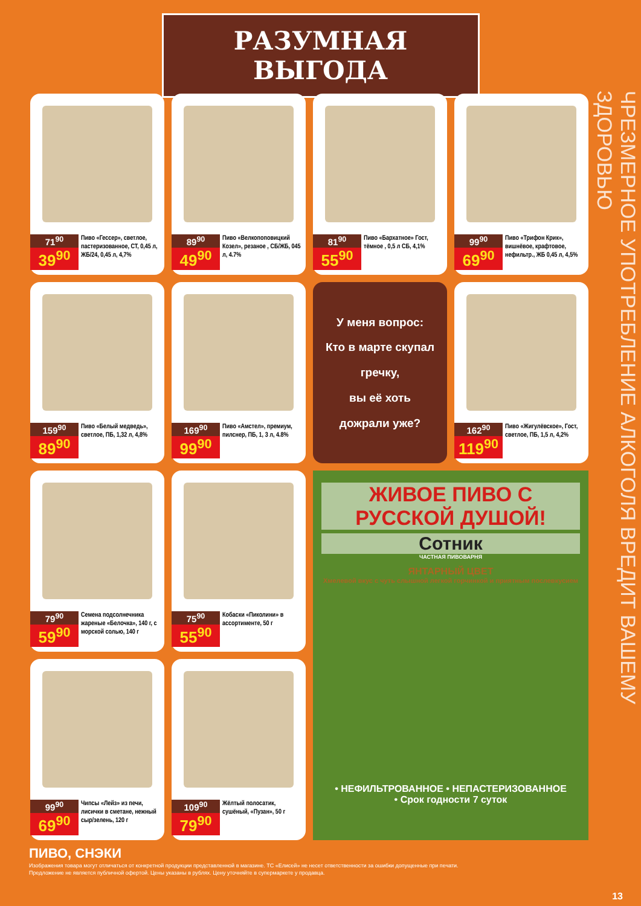РАЗУМНАЯ ВЫГОДА
71<sup>90</sup>
39<sup>90</sup>
Пиво «Гессер», светлое, пастеризованное, СТ, 0,45 л, ЖБ/24, 0,45 л, 4,7%
89<sup>90</sup>
49<sup>90</sup>
Пиво «Велкопоповицкий Козел», резаное , СБ/ЖБ, 045 л, 4.7%
81<sup>90</sup>
55<sup>90</sup>
Пиво «Бархатное» Гост, тёмное , 0,5 л СБ, 4,1%
99<sup>90</sup>
69<sup>90</sup>
Пиво «Трифон Крик», вишнёвое, крафтовое, нефильтр., ЖБ 0,45 л, 4,5%
159<sup>90</sup>
89<sup>90</sup>
Пиво «Белый медведь», светлое, ПБ, 1,32 л, 4,8%
169<sup>90</sup>
99<sup>90</sup>
Пиво «Амстел», премиум, пилснер, ПБ, 1, 3 л, 4.8%
У меня вопрос:
Кто в марте скупал
гречку,
вы её хоть
дожрали уже?
162<sup>90</sup>
119<sup>90</sup>
Пиво «Жигулёвское», Гост, светлое, ПБ, 1,5 л, 4,2%
79<sup>90</sup>
59<sup>90</sup>
Семена подсолнечника жареные «Белочка», 140 г, с морской солью, 140 г
75<sup>90</sup>
55<sup>90</sup>
Кобаски «Пиколини» в ассортименте, 50 г
ЖИВОЕ ПИВО С РУССКОЙ ДУШОЙ!
Сотник
ЧАСТНАЯ ПИВОВАРНЯ
ЯНТАРНЫЙ ЦВЕТ
Хмелевой вкус с чуть слышной легкой горчинкой и приятным послевкусием
• НЕФИЛЬТРОВАННОЕ • НЕПАСТЕРИЗОВАННОЕ
• Срок годности 7 суток
99<sup>90</sup>
69<sup>90</sup>
Чипсы «Лейз» из печи, лисички в сметане, нежный сыр/зелень, 120 г
109<sup>90</sup>
79<sup>90</sup>
Жёлтый полосатик, сушёный, «Пузан», 50 г
ЧРЕЗМЕРНОЕ УПОТРЕБЛЕНИЕ АЛКОГОЛЯ ВРЕДИТ ВАШЕМУ ЗДОРОВЬЮ
ПИВО, СНЭКИ
Изображения товара могут отличаться от конкретной продукции представленной в магазине. ТС «Елисей» не несет ответственности за ошибки допущенные при печати.
Предложение не является публичной офертой. Цены указаны в рублях. Цену уточняйте в супермаркете у продавца.
13